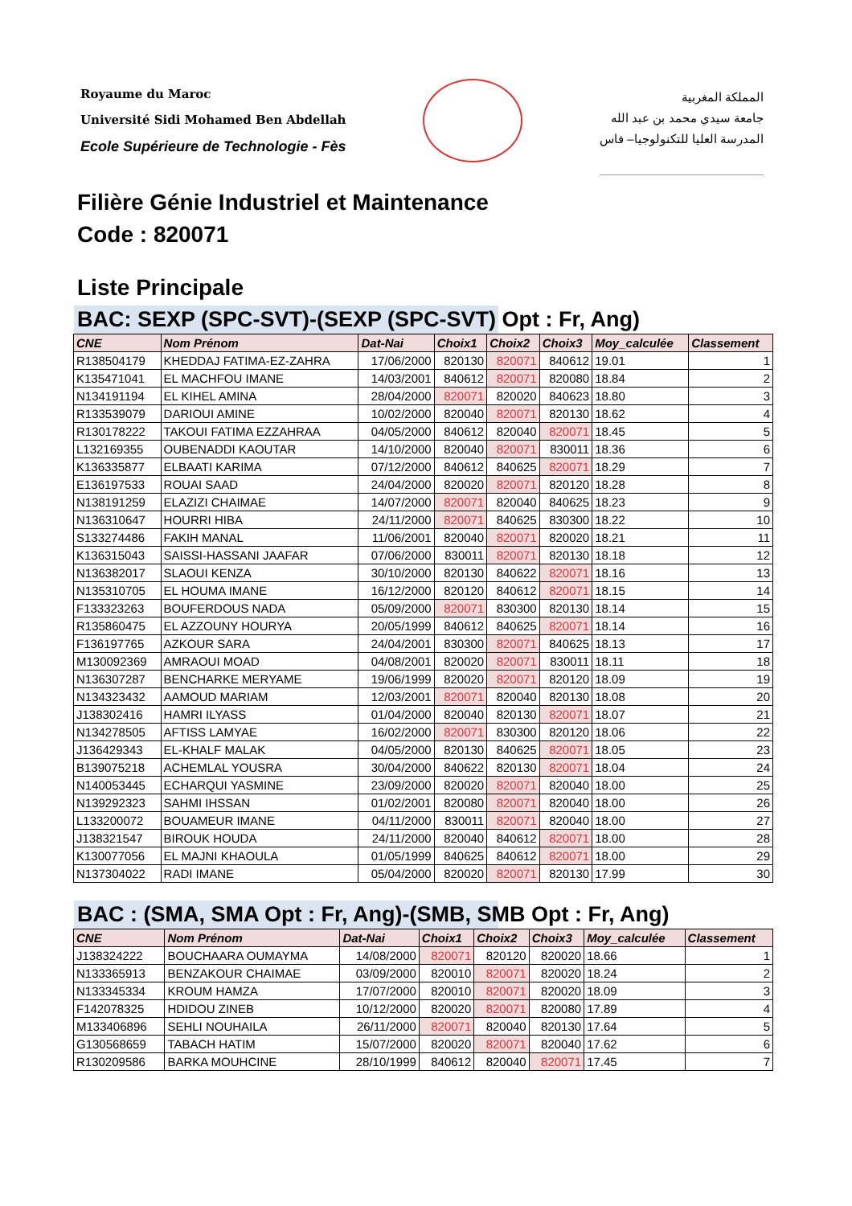Royaume du Maroc
Université Sidi Mohamed Ben Abdellah
Ecole Supérieure de Technologie - Fès
المملكة المغربية
جامعة سيدي محمد بن عبد الله
المدرسة العليا للتكنولوجيا– فاس
Filière Génie Industriel et Maintenance
Code : 820071
Liste Principale
BAC: SEXP (SPC-SVT)-(SEXP (SPC-SVT) Opt : Fr, Ang)
| CNE | Nom Prénom | Dat-Nai | Choix1 | Choix2 | Choix3 | Moy_calculée | Classement |
| --- | --- | --- | --- | --- | --- | --- | --- |
| R138504179 | KHEDDAJ FATIMA-EZ-ZAHRA | 17/06/2000 | 820130 | 820071 | 840612 | 19.01 | 1 |
| K135471041 | EL MACHFOU IMANE | 14/03/2001 | 840612 | 820071 | 820080 | 18.84 | 2 |
| N134191194 | EL KIHEL AMINA | 28/04/2000 | 820071 | 820020 | 840623 | 18.80 | 3 |
| R133539079 | DARIOUI AMINE | 10/02/2000 | 820040 | 820071 | 820130 | 18.62 | 4 |
| R130178222 | TAKOUI FATIMA EZZAHRAA | 04/05/2000 | 840612 | 820040 | 820071 | 18.45 | 5 |
| L132169355 | OUBENADDI KAOUTAR | 14/10/2000 | 820040 | 820071 | 830011 | 18.36 | 6 |
| K136335877 | ELBAATI KARIMA | 07/12/2000 | 840612 | 840625 | 820071 | 18.29 | 7 |
| E136197533 | ROUAI SAAD | 24/04/2000 | 820020 | 820071 | 820120 | 18.28 | 8 |
| N138191259 | ELAZIZI CHAIMAE | 14/07/2000 | 820071 | 820040 | 840625 | 18.23 | 9 |
| N136310647 | HOURRI HIBA | 24/11/2000 | 820071 | 840625 | 830300 | 18.22 | 10 |
| S133274486 | FAKIH MANAL | 11/06/2001 | 820040 | 820071 | 820020 | 18.21 | 11 |
| K136315043 | SAISSI-HASSANI JAAFAR | 07/06/2000 | 830011 | 820071 | 820130 | 18.18 | 12 |
| N136382017 | SLAOUI KENZA | 30/10/2000 | 820130 | 840622 | 820071 | 18.16 | 13 |
| N135310705 | EL HOUMA IMANE | 16/12/2000 | 820120 | 840612 | 820071 | 18.15 | 14 |
| F133323263 | BOUFERDOUS NADA | 05/09/2000 | 820071 | 830300 | 820130 | 18.14 | 15 |
| R135860475 | EL AZZOUNY HOURYA | 20/05/1999 | 840612 | 840625 | 820071 | 18.14 | 16 |
| F136197765 | AZKOUR SARA | 24/04/2001 | 830300 | 820071 | 840625 | 18.13 | 17 |
| M130092369 | AMRAOUI MOAD | 04/08/2001 | 820020 | 820071 | 830011 | 18.11 | 18 |
| N136307287 | BENCHARKE MERYAME | 19/06/1999 | 820020 | 820071 | 820120 | 18.09 | 19 |
| N134323432 | AAMOUD MARIAM | 12/03/2001 | 820071 | 820040 | 820130 | 18.08 | 20 |
| J138302416 | HAMRI ILYASS | 01/04/2000 | 820040 | 820130 | 820071 | 18.07 | 21 |
| N134278505 | AFTISS LAMYAE | 16/02/2000 | 820071 | 830300 | 820120 | 18.06 | 22 |
| J136429343 | EL-KHALF MALAK | 04/05/2000 | 820130 | 840625 | 820071 | 18.05 | 23 |
| B139075218 | ACHEMLAL YOUSRA | 30/04/2000 | 840622 | 820130 | 820071 | 18.04 | 24 |
| N140053445 | ECHARQUI YASMINE | 23/09/2000 | 820020 | 820071 | 820040 | 18.00 | 25 |
| N139292323 | SAHMI IHSSAN | 01/02/2001 | 820080 | 820071 | 820040 | 18.00 | 26 |
| L133200072 | BOUAMEUR IMANE | 04/11/2000 | 830011 | 820071 | 820040 | 18.00 | 27 |
| J138321547 | BIROUK HOUDA | 24/11/2000 | 820040 | 840612 | 820071 | 18.00 | 28 |
| K130077056 | EL MAJNI KHAOULA | 01/05/1999 | 840625 | 840612 | 820071 | 18.00 | 29 |
| N137304022 | RADI IMANE | 05/04/2000 | 820020 | 820071 | 820130 | 17.99 | 30 |
BAC : (SMA, SMA Opt : Fr, Ang)-(SMB, SMB Opt : Fr, Ang)
| CNE | Nom Prénom | Dat-Nai | Choix1 | Choix2 | Choix3 | Moy_calculée | Classement |
| --- | --- | --- | --- | --- | --- | --- | --- |
| J138324222 | BOUCHAARA OUMAYMA | 14/08/2000 | 820071 | 820120 | 820020 | 18.66 | 1 |
| N133365913 | BENZAKOUR CHAIMAE | 03/09/2000 | 820010 | 820071 | 820020 | 18.24 | 2 |
| N133345334 | KROUM HAMZA | 17/07/2000 | 820010 | 820071 | 820020 | 18.09 | 3 |
| F142078325 | HDIDOU ZINEB | 10/12/2000 | 820020 | 820071 | 820080 | 17.89 | 4 |
| M133406896 | SEHLI NOUHAILA | 26/11/2000 | 820071 | 820040 | 820130 | 17.64 | 5 |
| G130568659 | TABACH HATIM | 15/07/2000 | 820020 | 820071 | 820040 | 17.62 | 6 |
| R130209586 | BARKA MOUHCINE | 28/10/1999 | 840612 | 820040 | 820071 | 17.45 | 7 |